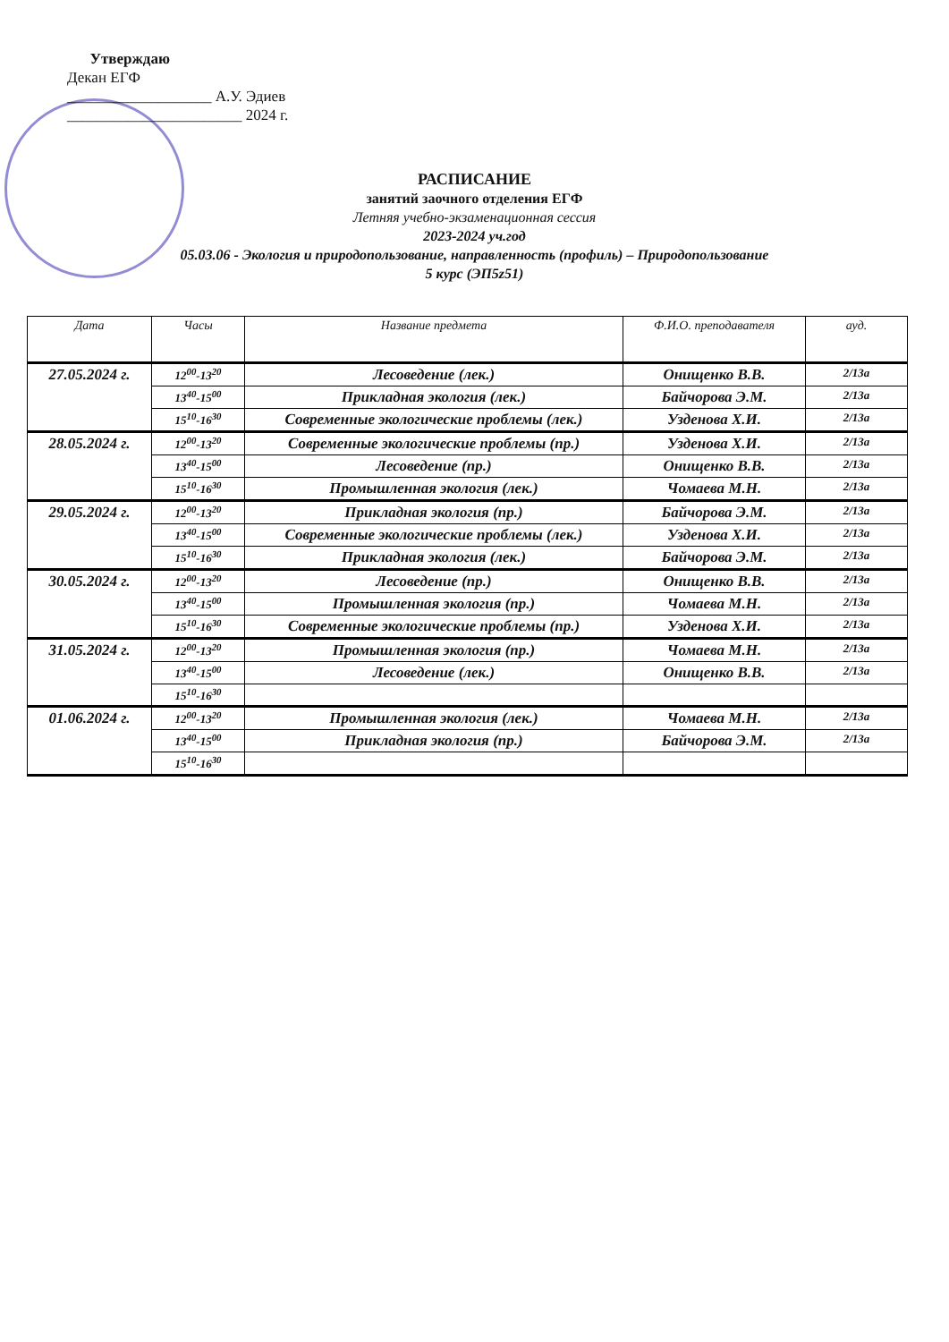Утверждаю
Декан ЕГФ
___________________ А.У. Эдиев
_______________________ 2024 г.
РАСПИСАНИЕ
занятий заочного отделения ЕГФ
Летняя учебно-экзаменационная сессия
2023-2024 уч.год
05.03.06 - Экология и природопользование, направленность (профиль) – Природопользование
5 курс (ЭП5z51)
| Дата | Часы | Название предмета | Ф.И.О. преподавателя | ауд. |
| --- | --- | --- | --- | --- |
| 27.05.2024 г. | 12<sup>00</sup>-13<sup>20</sup> | Лесоведение (лек.) | Онищенко В.В. | 2/13а |
| | 13<sup>40</sup>-15<sup>00</sup> | Прикладная экология (лек.) | Байчорова Э.М. | 2/13а |
| | 15<sup>10</sup>-16<sup>30</sup> | Современные экологические проблемы (лек.) | Узденова Х.И. | 2/13а |
| 28.05.2024 г. | 12<sup>00</sup>-13<sup>20</sup> | Современные экологические проблемы (пр.) | Узденова Х.И. | 2/13а |
| | 13<sup>40</sup>-15<sup>00</sup> | Лесоведение (пр.) | Онищенко В.В. | 2/13а |
| | 15<sup>10</sup>-16<sup>30</sup> | Промышленная экология (лек.) | Чомаева М.Н. | 2/13а |
| 29.05.2024 г. | 12<sup>00</sup>-13<sup>20</sup> | Прикладная экология (пр.) | Байчорова Э.М. | 2/13а |
| | 13<sup>40</sup>-15<sup>00</sup> | Современные экологические проблемы (лек.) | Узденова Х.И. | 2/13а |
| | 15<sup>10</sup>-16<sup>30</sup> | Прикладная экология (лек.) | Байчорова Э.М. | 2/13а |
| 30.05.2024 г. | 12<sup>00</sup>-13<sup>20</sup> | Лесоведение (пр.) | Онищенко В.В. | 2/13а |
| | 13<sup>40</sup>-15<sup>00</sup> | Промышленная экология (пр.) | Чомаева М.Н. | 2/13а |
| | 15<sup>10</sup>-16<sup>30</sup> | Современные экологические проблемы (пр.) | Узденова Х.И. | 2/13а |
| 31.05.2024 г. | 12<sup>00</sup>-13<sup>20</sup> | Промышленная экология (пр.) | Чомаева М.Н. | 2/13а |
| | 13<sup>40</sup>-15<sup>00</sup> | Лесоведение (лек.) | Онищенко В.В. | 2/13а |
| | 15<sup>10</sup>-16<sup>30</sup> | | | |
| 01.06.2024 г. | 12<sup>00</sup>-13<sup>20</sup> | Промышленная экология (лек.) | Чомаева М.Н. | 2/13а |
| | 13<sup>40</sup>-15<sup>00</sup> | Прикладная экология (пр.) | Байчорова Э.М. | 2/13а |
| | 15<sup>10</sup>-16<sup>30</sup> | | | |